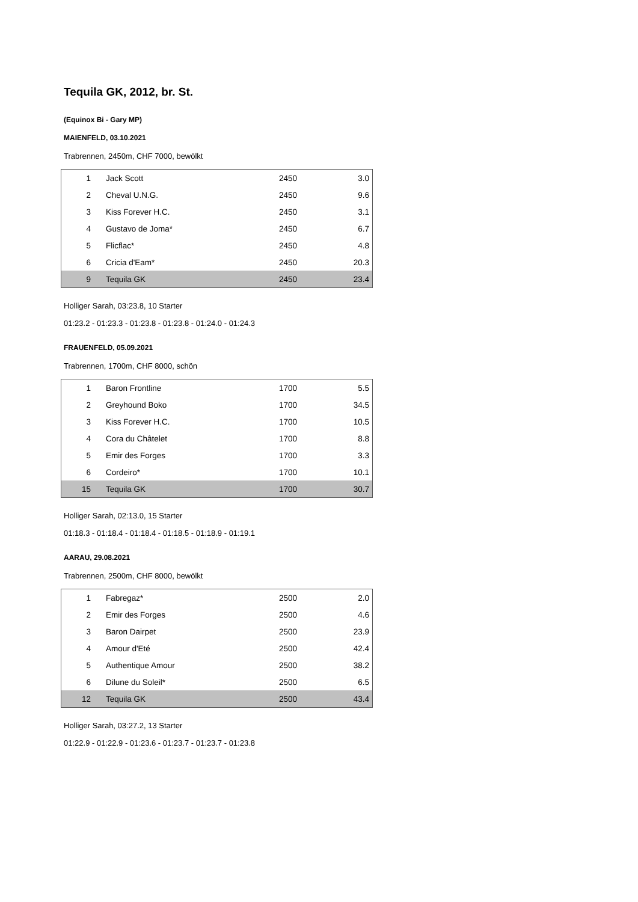Tequila GK, 2012, br. St.
(Equinox Bi - Gary MP)
MAIENFELD, 03.10.2021
Trabrennen, 2450m, CHF 7000, bewölkt
| 1 | Jack Scott | 2450 | 3.0 |
| 2 | Cheval U.N.G. | 2450 | 9.6 |
| 3 | Kiss Forever H.C. | 2450 | 3.1 |
| 4 | Gustavo de Joma* | 2450 | 6.7 |
| 5 | Flicflac* | 2450 | 4.8 |
| 6 | Cricia d'Eam* | 2450 | 20.3 |
| 9 | Tequila GK | 2450 | 23.4 |
Holliger Sarah, 03:23.8, 10 Starter
01:23.2 - 01:23.3 - 01:23.8 - 01:23.8 - 01:24.0 - 01:24.3
FRAUENFELD, 05.09.2021
Trabrennen, 1700m, CHF 8000, schön
| 1 | Baron Frontline | 1700 | 5.5 |
| 2 | Greyhound Boko | 1700 | 34.5 |
| 3 | Kiss Forever H.C. | 1700 | 10.5 |
| 4 | Cora du Châtelet | 1700 | 8.8 |
| 5 | Emir des Forges | 1700 | 3.3 |
| 6 | Cordeiro* | 1700 | 10.1 |
| 15 | Tequila GK | 1700 | 30.7 |
Holliger Sarah, 02:13.0, 15 Starter
01:18.3 - 01:18.4 - 01:18.4 - 01:18.5 - 01:18.9 - 01:19.1
AARAU, 29.08.2021
Trabrennen, 2500m, CHF 8000, bewölkt
| 1 | Fabregaz* | 2500 | 2.0 |
| 2 | Emir des Forges | 2500 | 4.6 |
| 3 | Baron Dairpet | 2500 | 23.9 |
| 4 | Amour d'Eté | 2500 | 42.4 |
| 5 | Authentique Amour | 2500 | 38.2 |
| 6 | Dilune du Soleil* | 2500 | 6.5 |
| 12 | Tequila GK | 2500 | 43.4 |
Holliger Sarah, 03:27.2, 13 Starter
01:22.9 - 01:22.9 - 01:23.6 - 01:23.7 - 01:23.7 - 01:23.8